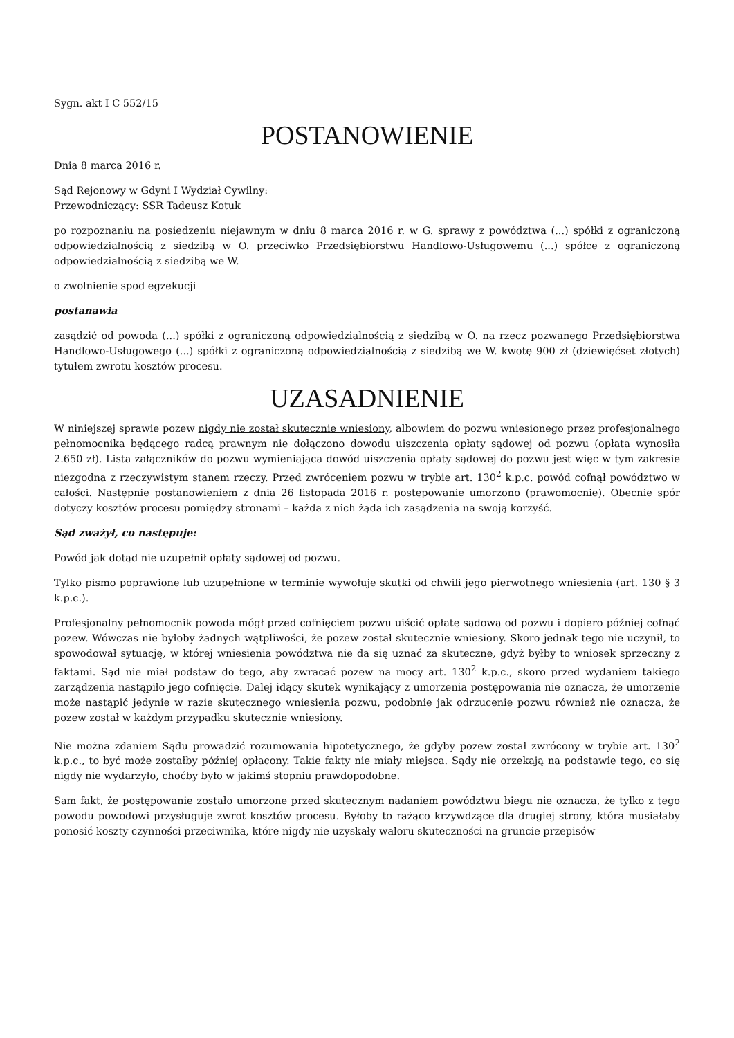Sygn. akt I C 552/15
POSTANOWIENIE
Dnia 8 marca 2016 r.
Sąd Rejonowy w Gdyni I Wydział Cywilny:
Przewodniczący: SSR Tadeusz Kotuk
po rozpoznaniu na posiedzeniu niejawnym w dniu 8 marca 2016 r. w G. sprawy z powództwa (...) spółki z ograniczoną odpowiedzialnością z siedzibą w O. przeciwko Przedsiębiorstwu Handlowo-Usługowemu (...) spółce z ograniczoną odpowiedzialnością z siedzibą we W.
o zwolnienie spod egzekucji
postanawia
zasądzić od powoda (...) spółki z ograniczoną odpowiedzialnością z siedzibą w O. na rzecz pozwanego Przedsiębiorstwa Handlowo-Usługowego (...) spółki z ograniczoną odpowiedzialnością z siedzibą we W. kwotę 900 zł (dziewięćset złotych) tytułem zwrotu kosztów procesu.
UZASADNIENIE
W niniejszej sprawie pozew nigdy nie został skutecznie wniesiony, albowiem do pozwu wniesionego przez profesjonalnego pełnomocnika będącego radcą prawnym nie dołączono dowodu uiszczenia opłaty sądowej od pozwu (opłata wynosiła 2.650 zł). Lista załączników do pozwu wymieniająca dowód uiszczenia opłaty sądowej do pozwu jest więc w tym zakresie niezgodna z rzeczywistym stanem rzeczy. Przed zwróceniem pozwu w trybie art. 130<sup>2</sup> k.p.c. powód cofnął powództwo w całości. Następnie postanowieniem z dnia 26 listopada 2016 r. postępowanie umorzono (prawomocnie). Obecnie spór dotyczy kosztów procesu pomiędzy stronami – każda z nich żąda ich zasądzenia na swoją korzyść.
Sąd zważył, co następuje:
Powód jak dotąd nie uzupełnił opłaty sądowej od pozwu.
Tylko pismo poprawione lub uzupełnione w terminie wywołuje skutki od chwili jego pierwotnego wniesienia (art. 130 § 3 k.p.c.).
Profesjonalny pełnomocnik powoda mógł przed cofnięciem pozwu uiścić opłatę sądową od pozwu i dopiero później cofnąć pozew. Wówczas nie byłoby żadnych wątpliwości, że pozew został skutecznie wniesiony. Skoro jednak tego nie uczynił, to spowodował sytuację, w której wniesienia powództwa nie da się uznać za skuteczne, gdyż byłby to wniosek sprzeczny z faktami. Sąd nie miał podstaw do tego, aby zwracać pozew na mocy art. 130<sup>2</sup> k.p.c., skoro przed wydaniem takiego zarządzenia nastąpiło jego cofnięcie. Dalej idący skutek wynikający z umorzenia postępowania nie oznacza, że umorzenie może nastąpić jedynie w razie skutecznego wniesienia pozwu, podobnie jak odrzucenie pozwu również nie oznacza, że pozew został w każdym przypadku skutecznie wniesiony.
Nie można zdaniem Sądu prowadzić rozumowania hipotetycznego, że gdyby pozew został zwrócony w trybie art. 130<sup>2</sup> k.p.c., to być może zostałby później opłacony. Takie fakty nie miały miejsca. Sądy nie orzekają na podstawie tego, co się nigdy nie wydarzyło, choćby było w jakimś stopniu prawdopodobne.
Sam fakt, że postępowanie zostało umorzone przed skutecznym nadaniem powództwu biegu nie oznacza, że tylko z tego powodu powodowi przysługuje zwrot kosztów procesu. Byłoby to rażąco krzywdzące dla drugiej strony, która musiałaby ponosić koszty czynności przeciwnika, które nigdy nie uzyskały waloru skuteczności na gruncie przepisów